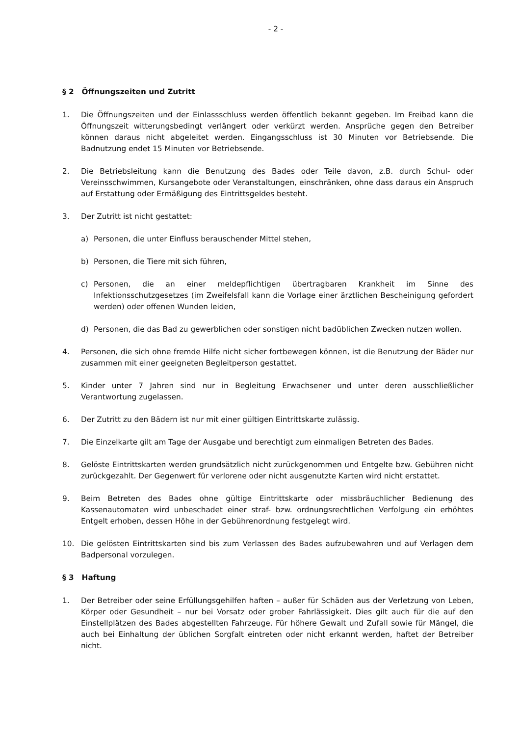- 2 -
§ 2 Öffnungszeiten und Zutritt
1. Die Öffnungszeiten und der Einlassschluss werden öffentlich bekannt gegeben. Im Freibad kann die Öffnungszeit witterungsbedingt verlängert oder verkürzt werden. Ansprüche gegen den Betreiber können daraus nicht abgeleitet werden. Eingangsschluss ist 30 Minuten vor Betriebsende. Die Badnutzung endet 15 Minuten vor Betriebsende.
2. Die Betriebsleitung kann die Benutzung des Bades oder Teile davon, z.B. durch Schul- oder Vereinsschwimmen, Kursangebote oder Veranstaltungen, einschränken, ohne dass daraus ein Anspruch auf Erstattung oder Ermäßigung des Eintrittsgeldes besteht.
3. Der Zutritt ist nicht gestattet:
a) Personen, die unter Einfluss berauschender Mittel stehen,
b) Personen, die Tiere mit sich führen,
c) Personen, die an einer meldepflichtigen übertragbaren Krankheit im Sinne des Infektionsschutzgesetzes (im Zweifelsfall kann die Vorlage einer ärztlichen Bescheinigung gefordert werden) oder offenen Wunden leiden,
d) Personen, die das Bad zu gewerblichen oder sonstigen nicht badüblichen Zwecken nutzen wollen.
4. Personen, die sich ohne fremde Hilfe nicht sicher fortbewegen können, ist die Benutzung der Bäder nur zusammen mit einer geeigneten Begleitperson gestattet.
5. Kinder unter 7 Jahren sind nur in Begleitung Erwachsener und unter deren ausschließlicher Verantwortung zugelassen.
6. Der Zutritt zu den Bädern ist nur mit einer gültigen Eintrittskarte zulässig.
7. Die Einzelkarte gilt am Tage der Ausgabe und berechtigt zum einmaligen Betreten des Bades.
8. Gelöste Eintrittskarten werden grundsätzlich nicht zurückgenommen und Entgelte bzw. Gebühren nicht zurückgezahlt. Der Gegenwert für verlorene oder nicht ausgenutzte Karten wird nicht erstattet.
9. Beim Betreten des Bades ohne gültige Eintrittskarte oder missbräuchlicher Bedienung des Kassenautomaten wird unbeschadet einer straf- bzw. ordnungsrechtlichen Verfolgung ein erhöhtes Entgelt erhoben, dessen Höhe in der Gebührenordnung festgelegt wird.
10. Die gelösten Eintrittskarten sind bis zum Verlassen des Bades aufzubewahren und auf Verlagen dem Badpersonal vorzulegen.
§ 3 Haftung
1. Der Betreiber oder seine Erfüllungsgehilfen haften – außer für Schäden aus der Verletzung von Leben, Körper oder Gesundheit – nur bei Vorsatz oder grober Fahrlässigkeit. Dies gilt auch für die auf den Einstellplätzen des Bades abgestellten Fahrzeuge. Für höhere Gewalt und Zufall sowie für Mängel, die auch bei Einhaltung der üblichen Sorgfalt eintreten oder nicht erkannt werden, haftet der Betreiber nicht.